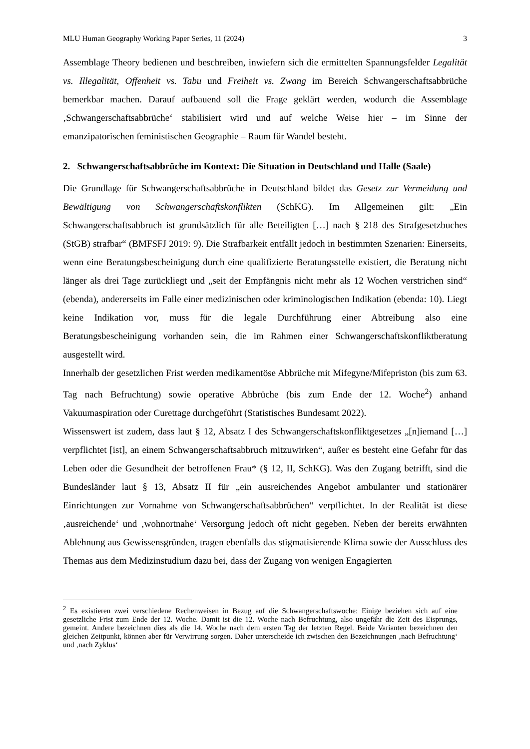MLU Human Geography Working Paper Series, 11 (2024) 3
Assemblage Theory bedienen und beschreiben, inwiefern sich die ermittelten Spannungsfelder Legalität vs. Illegalität, Offenheit vs. Tabu und Freiheit vs. Zwang im Bereich Schwangerschaftsabbrüche bemerkbar machen. Darauf aufbauend soll die Frage geklärt werden, wodurch die Assemblage ‚Schwangerschaftsabbrüche‘ stabilisiert wird und auf welche Weise hier – im Sinne der emanzipatorischen feministischen Geographie – Raum für Wandel besteht.
2. Schwangerschaftsabbrüche im Kontext: Die Situation in Deutschland und Halle (Saale)
Die Grundlage für Schwangerschaftsabbrüche in Deutschland bildet das Gesetz zur Vermeidung und Bewältigung von Schwangerschaftskonflikten (SchKG). Im Allgemeinen gilt: „Ein Schwangerschaftsabbruch ist grundsätzlich für alle Beteiligten […] nach § 218 des Strafgesetzbuches (StGB) strafbar“ (BMFSFJ 2019: 9). Die Strafbarkeit entfällt jedoch in bestimmten Szenarien: Einerseits, wenn eine Beratungsbescheinigung durch eine qualifizierte Beratungsstelle existiert, die Beratung nicht länger als drei Tage zurückliegt und „seit der Empfängnis nicht mehr als 12 Wochen verstrichen sind“ (ebenda), andererseits im Falle einer medizinischen oder kriminologischen Indikation (ebenda: 10). Liegt keine Indikation vor, muss für die legale Durchführung einer Abtreibung also eine Beratungsbescheinigung vorhanden sein, die im Rahmen einer Schwangerschaftskonfliktberatung ausgestellt wird.
Innerhalb der gesetzlichen Frist werden medikamentöse Abbrüche mit Mifegyne/Mifepriston (bis zum 63. Tag nach Befruchtung) sowie operative Abbrüche (bis zum Ende der 12. Woche<sup>2</sup>) anhand Vakuumaspiration oder Curettage durchgeführt (Statistisches Bundesamt 2022).
Wissenswert ist zudem, dass laut § 12, Absatz I des Schwangerschaftskonfliktgesetzes „[n]iemand […] verpflichtet [ist], an einem Schwangerschaftsabbruch mitzuwirken“, außer es besteht eine Gefahr für das Leben oder die Gesundheit der betroffenen Frau* (§ 12, II, SchKG). Was den Zugang betrifft, sind die Bundesländer laut § 13, Absatz II für „ein ausreichendes Angebot ambulanter und stationärer Einrichtungen zur Vornahme von Schwangerschaftsabbrüchen“ verpflichtet. In der Realität ist diese ‚ausreichende‘ und ‚wohnortnahe‘ Versorgung jedoch oft nicht gegeben. Neben der bereits erwähnten Ablehnung aus Gewissensgründen, tragen ebenfalls das stigmatisierende Klima sowie der Ausschluss des Themas aus dem Medizinstudium dazu bei, dass der Zugang von wenigen Engagierten
<sup>2</sup> Es existieren zwei verschiedene Rechenweisen in Bezug auf die Schwangerschaftswoche: Einige beziehen sich auf eine gesetzliche Frist zum Ende der 12. Woche. Damit ist die 12. Woche nach Befruchtung, also ungefähr die Zeit des Eisprungs, gemeint. Andere bezeichnen dies als die 14. Woche nach dem ersten Tag der letzten Regel. Beide Varianten bezeichnen den gleichen Zeitpunkt, können aber für Verwirrung sorgen. Daher unterscheide ich zwischen den Bezeichnungen ‚nach Befruchtung‘ und ‚nach Zyklus‘